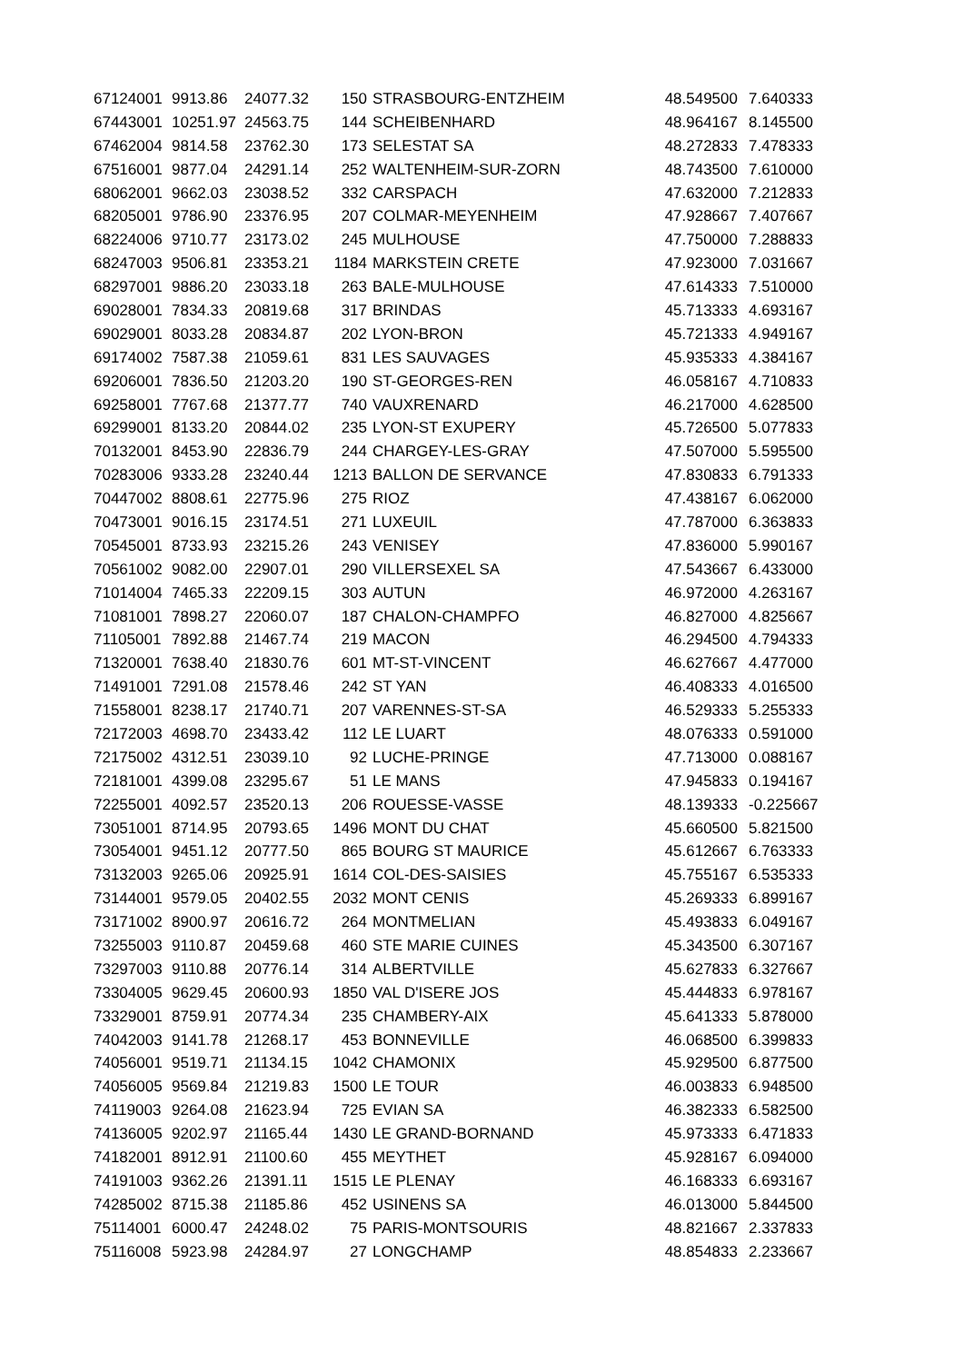| 67124001 | 9913.86 | 24077.32 | 150 | STRASBOURG-ENTZHEIM | 48.549500 | 7.640333 |
| 67443001 | 10251.97 | 24563.75 | 144 | SCHEIBENHARD | 48.964167 | 8.145500 |
| 67462004 | 9814.58 | 23762.30 | 173 | SELESTAT SA | 48.272833 | 7.478333 |
| 67516001 | 9877.04 | 24291.14 | 252 | WALTENHEIM-SUR-ZORN | 48.743500 | 7.610000 |
| 68062001 | 9662.03 | 23038.52 | 332 | CARSPACH | 47.632000 | 7.212833 |
| 68205001 | 9786.90 | 23376.95 | 207 | COLMAR-MEYENHEIM | 47.928667 | 7.407667 |
| 68224006 | 9710.77 | 23173.02 | 245 | MULHOUSE | 47.750000 | 7.288833 |
| 68247003 | 9506.81 | 23353.21 | 1184 | MARKSTEIN CRETE | 47.923000 | 7.031667 |
| 68297001 | 9886.20 | 23033.18 | 263 | BALE-MULHOUSE | 47.614333 | 7.510000 |
| 69028001 | 7834.33 | 20819.68 | 317 | BRINDAS | 45.713333 | 4.693167 |
| 69029001 | 8033.28 | 20834.87 | 202 | LYON-BRON | 45.721333 | 4.949167 |
| 69174002 | 7587.38 | 21059.61 | 831 | LES SAUVAGES | 45.935333 | 4.384167 |
| 69206001 | 7836.50 | 21203.20 | 190 | ST-GEORGES-REN | 46.058167 | 4.710833 |
| 69258001 | 7767.68 | 21377.77 | 740 | VAUXRENARD | 46.217000 | 4.628500 |
| 69299001 | 8133.20 | 20844.02 | 235 | LYON-ST EXUPERY | 45.726500 | 5.077833 |
| 70132001 | 8453.90 | 22836.79 | 244 | CHARGEY-LES-GRAY | 47.507000 | 5.595500 |
| 70283006 | 9333.28 | 23240.44 | 1213 | BALLON DE SERVANCE | 47.830833 | 6.791333 |
| 70447002 | 8808.61 | 22775.96 | 275 | RIOZ | 47.438167 | 6.062000 |
| 70473001 | 9016.15 | 23174.51 | 271 | LUXEUIL | 47.787000 | 6.363833 |
| 70545001 | 8733.93 | 23215.26 | 243 | VENISEY | 47.836000 | 5.990167 |
| 70561002 | 9082.00 | 22907.01 | 290 | VILLERSEXEL SA | 47.543667 | 6.433000 |
| 71014004 | 7465.33 | 22209.15 | 303 | AUTUN | 46.972000 | 4.263167 |
| 71081001 | 7898.27 | 22060.07 | 187 | CHALON-CHAMPFO | 46.827000 | 4.825667 |
| 71105001 | 7892.88 | 21467.74 | 219 | MACON | 46.294500 | 4.794333 |
| 71320001 | 7638.40 | 21830.76 | 601 | MT-ST-VINCENT | 46.627667 | 4.477000 |
| 71491001 | 7291.08 | 21578.46 | 242 | ST YAN | 46.408333 | 4.016500 |
| 71558001 | 8238.17 | 21740.71 | 207 | VARENNES-ST-SA | 46.529333 | 5.255333 |
| 72172003 | 4698.70 | 23433.42 | 112 | LE LUART | 48.076333 | 0.591000 |
| 72175002 | 4312.51 | 23039.10 | 92 | LUCHE-PRINGE | 47.713000 | 0.088167 |
| 72181001 | 4399.08 | 23295.67 | 51 | LE MANS | 47.945833 | 0.194167 |
| 72255001 | 4092.57 | 23520.13 | 206 | ROUESSE-VASSE | 48.139333 | -0.225667 |
| 73051001 | 8714.95 | 20793.65 | 1496 | MONT DU CHAT | 45.660500 | 5.821500 |
| 73054001 | 9451.12 | 20777.50 | 865 | BOURG ST MAURICE | 45.612667 | 6.763333 |
| 73132003 | 9265.06 | 20925.91 | 1614 | COL-DES-SAISIES | 45.755167 | 6.535333 |
| 73144001 | 9579.05 | 20402.55 | 2032 | MONT CENIS | 45.269333 | 6.899167 |
| 73171002 | 8900.97 | 20616.72 | 264 | MONTMELIAN | 45.493833 | 6.049167 |
| 73255003 | 9110.87 | 20459.68 | 460 | STE MARIE CUINES | 45.343500 | 6.307167 |
| 73297003 | 9110.88 | 20776.14 | 314 | ALBERTVILLE | 45.627833 | 6.327667 |
| 73304005 | 9629.45 | 20600.93 | 1850 | VAL D'ISERE JOS | 45.444833 | 6.978167 |
| 73329001 | 8759.91 | 20774.34 | 235 | CHAMBERY-AIX | 45.641333 | 5.878000 |
| 74042003 | 9141.78 | 21268.17 | 453 | BONNEVILLE | 46.068500 | 6.399833 |
| 74056001 | 9519.71 | 21134.15 | 1042 | CHAMONIX | 45.929500 | 6.877500 |
| 74056005 | 9569.84 | 21219.83 | 1500 | LE TOUR | 46.003833 | 6.948500 |
| 74119003 | 9264.08 | 21623.94 | 725 | EVIAN SA | 46.382333 | 6.582500 |
| 74136005 | 9202.97 | 21165.44 | 1430 | LE GRAND-BORNAND | 45.973333 | 6.471833 |
| 74182001 | 8912.91 | 21100.60 | 455 | MEYTHET | 45.928167 | 6.094000 |
| 74191003 | 9362.26 | 21391.11 | 1515 | LE PLENAY | 46.168333 | 6.693167 |
| 74285002 | 8715.38 | 21185.86 | 452 | USINENS SA | 46.013000 | 5.844500 |
| 75114001 | 6000.47 | 24248.02 | 75 | PARIS-MONTSOURIS | 48.821667 | 2.337833 |
| 75116008 | 5923.98 | 24284.97 | 27 | LONGCHAMP | 48.854833 | 2.233667 |